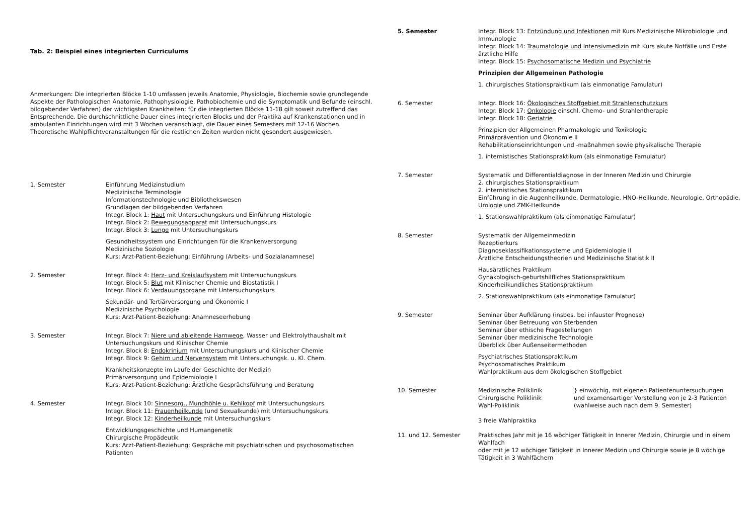Tab. 2: Beispiel eines integrierten Curriculums
Anmerkungen: Die integrierten Blöcke 1-10 umfassen jeweils Anatomie, Physiologie, Biochemie sowie grundlegende Aspekte der Pathologischen Anatomie, Pathophysiologie, Pathobiochemie und die Symptomatik und Befunde (einschl. bildgebender Verfahren) der wichtigsten Krankheiten; für die integrierten Blöcke 11-18 gilt soweit zutreffend das Entsprechende. Die durchschnittliche Dauer eines integrierten Blocks und der Praktika auf Krankenstationen und in ambulanten Einrichtungen wird mit 3 Wochen veranschlagt, die Dauer eines Semesters mit 12-16 Wochen. Theoretische Wahlpflichtveranstaltungen für die restlichen Zeiten wurden nicht gesondert ausgewiesen.
| 1. Semester | Einführung Medizinstudium Medizinische Terminologie Informationstechnologie und Bibliothekswesen Grundlagen der bildgebenden Verfahren Integr. Block 1: Haut mit Untersuchungskurs und Einführung Histologie Integr. Block 2: Bewegungsapparat mit Untersuchungskurs Integr. Block 3: Lunge mit Untersuchungskurs Gesundheitssystem und Einrichtungen für die Krankenversorgung Medizinische Soziologie Kurs: Arzt-Patient-Beziehung: Einführung (Arbeits- und Sozialanamnese) |
| 2. Semester | Integr. Block 4: Herz- und Kreislaufsystem mit Untersuchungskurs Integr. Block 5: Blut mit Klinischer Chemie und Biostatistik I Integr. Block 6: Verdauungsorgane mit Untersuchungskurs Sekundär- und Tertiärversorgung und Ökonomie I Medizinische Psychologie Kurs: Arzt-Patient-Beziehung: Anamneseerhebung |
| 3. Semester | Integr. Block 7: Niere und ableitende Harnwege , Wasser und Elektrolythaushalt mit Untersuchungskurs und Klinischer Chemie Integr. Block 8: Endokrinium mit Untersuchungskurs und Klinischer Chemie Integr. Block 9: Gehirn und Nervensystem mit Untersuchungsk. u. Kl. Chem. Krankheitskonzepte im Laufe der Geschichte der Medizin Primärversorgung und Epidemiologie I Kurs: Arzt-Patient-Beziehung: Ärztliche Gesprächsführung und Beratung |
| 4. Semester | Integr. Block 10: Sinnesorg., Mundhöhle u. Kehlkopf mit Untersuchungskurs Integr. Block 11: Frauenheilkunde (und Sexualkunde) mit Untersuchungskurs Integr. Block 12: Kinderheilkunde mit Untersuchungskurs Entwicklungsgeschichte und Humangenetik Chirurgische Propädeutik Kurs: Arzt-Patient-Beziehung: Gespräche mit psychiatrischen und psychosomatischen Patienten |
| 5. Semester | Integr. Block 13: Entzündung und Infektionen mit Kurs Medizinische Mikrobiologie und Immunologie Integr. Block 14: Traumatologie und Intensivmedizin mit Kurs akute Notfälle und Erste ärztliche Hilfe Integr. Block 15: Psychosomatische Medizin und Psychiatrie Prinzipien der Allgemeinen Pathologie 1. chirurgisches Stationspraktikum (als einmonatige Famulatur) |
| 6. Semester | Integr. Block 16: Ökologisches Stoffgebiet mit Strahlenschutzkurs Integr. Block 17: Onkologie einschl. Chemo- und Strahlentherapie Integr. Block 18: Geriatrie Prinzipien der Allgemeinen Pharmakologie und Toxikologie Primärprävention und Ökonomie II Rehabilitationseinrichtungen und -maßnahmen sowie physikalische Therapie 1. internistisches Stationspraktikum (als einmonatige Famulatur) |
| 7. Semester | Systematik und Differentialdiagnose in der Inneren Medizin und Chirurgie 2. chirurgisches Stationspraktikum 2. internistisches Stationspraktikum Einführung in die Augenheilkunde, Dermatologie, HNO-Heilkunde, Neurologie, Orthopädie, Urologie und ZMK-Heilkunde 1. Stationswahlpraktikum (als einmonatige Famulatur) |
| 8. Semester | Systematik der Allgemeinmedizin Rezeptierkurs Diagnoseklassifikationssysteme und Epidemiologie II Ärztliche Entscheidungstheorien und Medizinische Statistik II Hausärztliches Praktikum Gynäkologisch-geburtshilfliches Stationspraktikum Kinderheilkundliches Stationspraktikum 2. Stationswahlpraktikum (als einmonatige Famulatur) |
| 9. Semester | Seminar über Aufklärung (insbes. bei infauster Prognose) Seminar über Betreuung von Sterbenden Seminar über ethische Fragestellungen Seminar über medizinische Technologie Überblick über Außenseitermethoden Psychiatrisches Stationspraktikum Psychosomatisches Praktikum Wahlpraktikum aus dem ökologischen Stoffgebiet |
| 10. Semester | Medizinische Poliklinik Chirurgische Poliklinik Wahl-Poliklinik 3 freie Wahlpraktika } einwöchig, mit eigenen Patientenuntersuchungen und examensartiger Vorstellung von je 2-3 Patienten (wahlweise auch nach dem 9. Semester) |
| 11. und 12. Semester | Praktisches Jahr mit je 16 wöchiger Tätigkeit in Innerer Medizin, Chirurgie und in einem Wahlfach oder mit je 12 wöchiger Tätigkeit in Innerer Medizin und Chirurgie sowie je 8 wöchige Tätigkeit in 3 Wahlfächern |